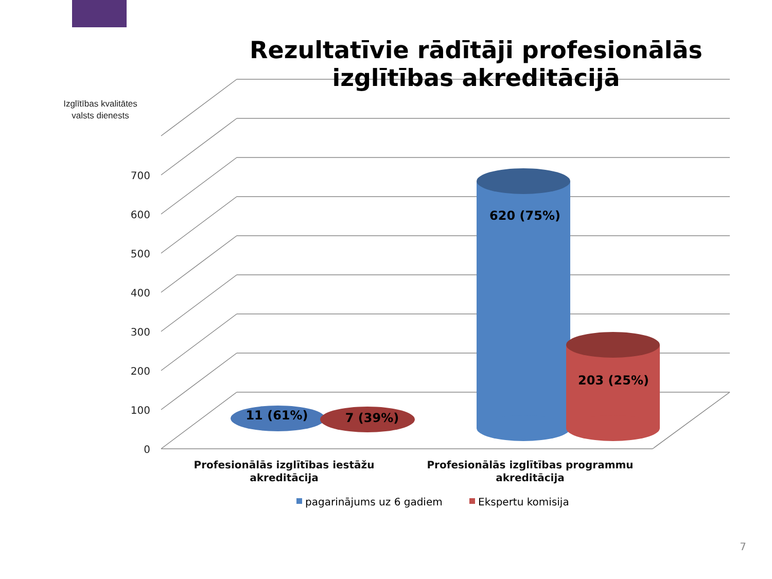0
100
200
300
400
500
600
700
11 (61%)
7 (39%)
620 (75%)
203 (25%)
Profesionālās izglītības iestāžu
akreditācija
Profesionālās izglītības programmu
akreditācija
pagarinājums uz 6 gadiem
Ekspertu komisija
Izglītības kvalitātes valsts dienests
Rezultatīvie rādītāji profesionālās izglītības akreditācijā
7